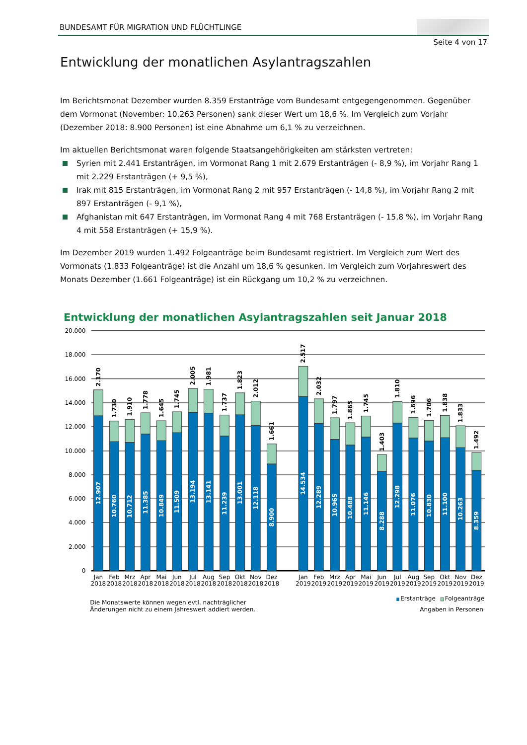BUNDESAMT FÜR MIGRATION UND FLÜCHTLINGE
Seite 4 von 17
Entwicklung der monatlichen Asylantragszahlen
Im Berichtsmonat Dezember wurden 8.359 Erstanträge vom Bundesamt entgegengenommen. Gegenüber dem Vormonat (November: 10.263 Personen) sank dieser Wert um 18,6 %. Im Vergleich zum Vorjahr (Dezember 2018: 8.900 Personen) ist eine Abnahme um 6,1 % zu verzeichnen.
Im aktuellen Berichtsmonat waren folgende Staatsangehörigkeiten am stärksten vertreten:
Syrien mit 2.441 Erstanträgen, im Vormonat Rang 1 mit 2.679 Erstanträgen (- 8,9 %), im Vorjahr Rang 1 mit 2.229 Erstanträgen (+ 9,5 %),
Irak mit 815 Erstanträgen, im Vormonat Rang 2 mit 957 Erstanträgen (- 14,8 %), im Vorjahr Rang 2 mit 897 Erstanträgen (- 9,1 %),
Afghanistan mit 647 Erstanträgen, im Vormonat Rang 4 mit 768 Erstanträgen (- 15,8 %), im Vorjahr Rang 4 mit 558 Erstanträgen (+ 15,9 %).
Im Dezember 2019 wurden 1.492 Folgeanträge beim Bundesamt registriert. Im Vergleich zum Wert des Vormonats (1.833 Folgeanträge) ist die Anzahl um 18,6 % gesunken. Im Vergleich zum Vorjahreswert des Monats Dezember (1.661 Folgeanträge) ist ein Rückgang um 10,2 % zu verzeichnen.
Entwicklung der monatlichen Asylantragszahlen seit Januar 2018
20.000
18.000
16.000
14.000
12.000
10.000
8.000
6.000
4.000
2.000
0
12.907
10.760
10.712
11.385
10.849
11.509
13.194
13.141
11.239
13.001
12.118
8.900
14.534
12.289
10.965
10.488
11.146
8.288
12.298
11.076
10.830
11.100
10.263
8.359
2.170
1.730
1.910
1.778
1.645
1.745
2.005
1.981
1.737
1.823
2.012
1.661
2.517
2.032
1.797
1.865
1.745
1.403
1.810
1.696
1.706
1.838
1.833
1.492
Jan
Feb
Mrz
Apr
Mai
Jun
Jul
Aug
Sep
Okt
Nov
Dez
Jan
Feb
Mrz
Apr
Mai
Jun
Jul
Aug
Sep
Okt
Nov
Dez
2018
2018
2018
2018
2018
2018
2018
2018
2018
2018
2018
2018
2019
2019
2019
2019
2019
2019
2019
2019
2019
2019
2019
2019
Die Monatswerte können wegen evtl. nachträglicher
Änderungen nicht zu einem Jahreswert addiert werden.
Erstanträge
Folgeanträge
Angaben in Personen